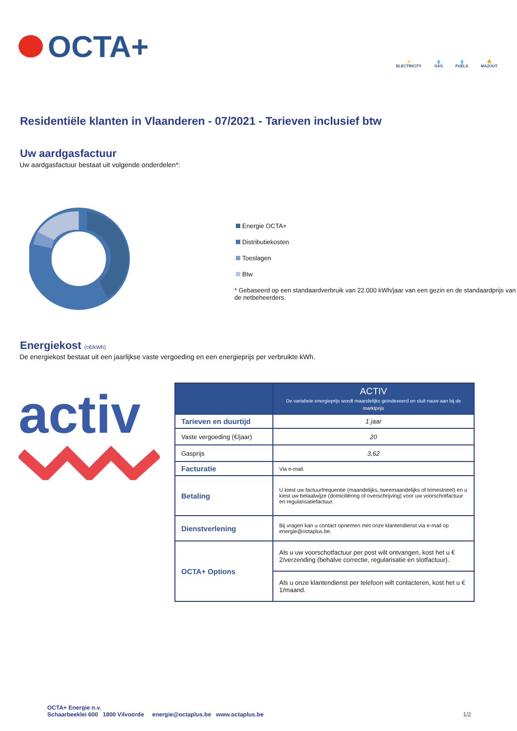OCTA+
⚡
ELECTRICITY
💧
GAS
💧
FUELS
🔥
MAZOUT
Residentiële klanten in Vlaanderen - 07/2021 - Tarieven inclusief btw
Uw aardgasfactuur
Uw aardgasfactuur bestaat uit volgende onderdelen*:
Energie OCTA+
Distributiekosten
Toeslagen
Btw
* Gebaseerd op een standaardverbruik van 22.000 kWh/jaar van een gezin en de standaardprijs van de netbeheerders.
Energiekost (c€/kWh)
De energiekost bestaat uit een jaarlijkse vaste vergoeding en een energieprijs per verbruikte kWh.
activ
| | ACTIV De variabele energieprijs wordt maandelijks geïndexeerd en sluit nauw aan bij de marktprijs |
| --- | --- |
| Tarieven en duurtijd | 1 jaar |
| Vaste vergoeding (€/jaar) | 20 |
| Gasprijs | 3,62 |
| Facturatie | Via e-mail. |
| Betaling | U kiest uw factuurfrequentie (maandelijks, tweemaandelijks of trimestrieel) en u kiest uw betaalwijze (domiciliëring of overschrijving) voor uw voorschotfactuur en regularisatiefactuur. |
| Dienstverlening | Bij vragen kan u contact opnemen met onze klantendienst via e-mail op energie@octaplus.be. |
| OCTA+ Options | Als u uw voorschotfactuur per post wilt ontvangen, kost het u € 2/verzending (behalve correctie, regularisatie en slotfactuur). |
| | Als u onze klantendienst per telefoon wilt contacteren, kost het u € 1/maand. |
OCTA+ Energie n.v.
Schaarbeeklei 600 1800 Vilvoorde energie@octaplus.be www.octaplus.be 1/2